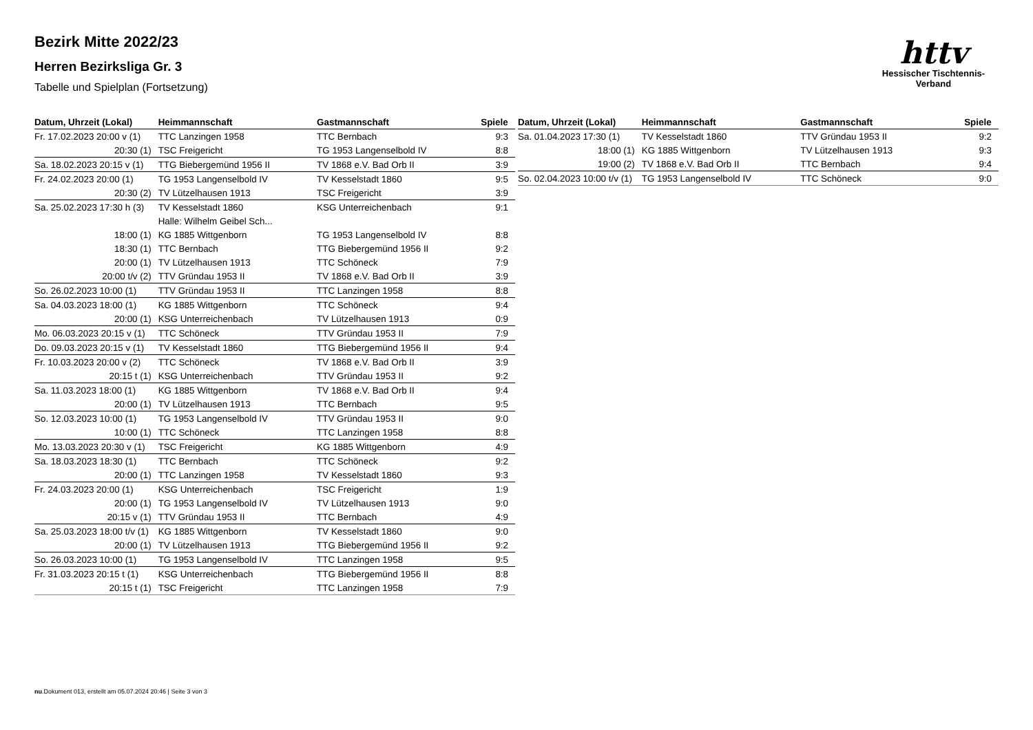httv
Hessischer Tischtennis-Verband
Bezirk Mitte 2022/23
Herren Bezirksliga Gr. 3
Tabelle und Spielplan (Fortsetzung)
| Datum, Uhrzeit (Lokal) | Heimmannschaft | Gastmannschaft | Spiele |
| --- | --- | --- | --- |
| Fr. 17.02.2023 20:00 v (1) | TTC Lanzingen 1958 | TTC Bernbach | 9:3 |
| 20:30 (1) | TSC Freigericht | TG 1953 Langenselbold IV | 8:8 |
| Sa. 18.02.2023 20:15 v (1) | TTG Biebergemünd 1956 II | TV 1868 e.V. Bad Orb II | 3:9 |
| Fr. 24.02.2023 20:00 (1) | TG 1953 Langenselbold IV | TV Kesselstadt 1860 | 9:5 |
| 20:30 (2) | TV Lützelhausen 1913 | TSC Freigericht | 3:9 |
| Sa. 25.02.2023 17:30 h (3) | TV Kesselstadt 1860 | KSG Unterreichenbach | 9:1 |
| | Halle: Wilhelm Geibel Sch... | | |
| 18:00 (1) | KG 1885 Wittgenborn | TG 1953 Langenselbold IV | 8:8 |
| 18:30 (1) | TTC Bernbach | TTG Biebergemünd 1956 II | 9:2 |
| 20:00 (1) | TV Lützelhausen 1913 | TTC Schöneck | 7:9 |
| 20:00 t/v (2) | TTV Gründau 1953 II | TV 1868 e.V. Bad Orb II | 3:9 |
| So. 26.02.2023 10:00 (1) | TTV Gründau 1953 II | TTC Lanzingen 1958 | 8:8 |
| Sa. 04.03.2023 18:00 (1) | KG 1885 Wittgenborn | TTC Schöneck | 9:4 |
| 20:00 (1) | KSG Unterreichenbach | TV Lützelhausen 1913 | 0:9 |
| Mo. 06.03.2023 20:15 v (1) | TTC Schöneck | TTV Gründau 1953 II | 7:9 |
| Do. 09.03.2023 20:15 v (1) | TV Kesselstadt 1860 | TTG Biebergemünd 1956 II | 9:4 |
| Fr. 10.03.2023 20:00 v (2) | TTC Schöneck | TV 1868 e.V. Bad Orb II | 3:9 |
| 20:15 t (1) | KSG Unterreichenbach | TTV Gründau 1953 II | 9:2 |
| Sa. 11.03.2023 18:00 (1) | KG 1885 Wittgenborn | TV 1868 e.V. Bad Orb II | 9:4 |
| 20:00 (1) | TV Lützelhausen 1913 | TTC Bernbach | 9:5 |
| So. 12.03.2023 10:00 (1) | TG 1953 Langenselbold IV | TTV Gründau 1953 II | 9:0 |
| 10:00 (1) | TTC Schöneck | TTC Lanzingen 1958 | 8:8 |
| Mo. 13.03.2023 20:30 v (1) | TSC Freigericht | KG 1885 Wittgenborn | 4:9 |
| Sa. 18.03.2023 18:30 (1) | TTC Bernbach | TTC Schöneck | 9:2 |
| 20:00 (1) | TTC Lanzingen 1958 | TV Kesselstadt 1860 | 9:3 |
| Fr. 24.03.2023 20:00 (1) | KSG Unterreichenbach | TSC Freigericht | 1:9 |
| 20:00 (1) | TG 1953 Langenselbold IV | TV Lützelhausen 1913 | 9:0 |
| 20:15 v (1) | TTV Gründau 1953 II | TTC Bernbach | 4:9 |
| Sa. 25.03.2023 18:00 t/v (1) | KG 1885 Wittgenborn | TV Kesselstadt 1860 | 9:0 |
| 20:00 (1) | TV Lützelhausen 1913 | TTG Biebergemünd 1956 II | 9:2 |
| So. 26.03.2023 10:00 (1) | TG 1953 Langenselbold IV | TTC Lanzingen 1958 | 9:5 |
| Fr. 31.03.2023 20:15 t (1) | KSG Unterreichenbach | TTG Biebergemünd 1956 II | 8:8 |
| 20:15 t (1) | TSC Freigericht | TTC Lanzingen 1958 | 7:9 |
| Datum, Uhrzeit (Lokal) | Heimmannschaft | Gastmannschaft | Spiele |
| --- | --- | --- | --- |
| Sa. 01.04.2023 17:30 (1) | TV Kesselstadt 1860 | TTV Gründau 1953 II | 9:2 |
| 18:00 (1) | KG 1885 Wittgenborn | TV Lützelhausen 1913 | 9:3 |
| 19:00 (2) | TV 1868 e.V. Bad Orb II | TTC Bernbach | 9:4 |
| So. 02.04.2023 10:00 t/v (1) | TG 1953 Langenselbold IV | TTC Schöneck | 9:0 |
nu.Dokument 013, erstellt am 05.07.2024 20:46 | Seite 3 von 3